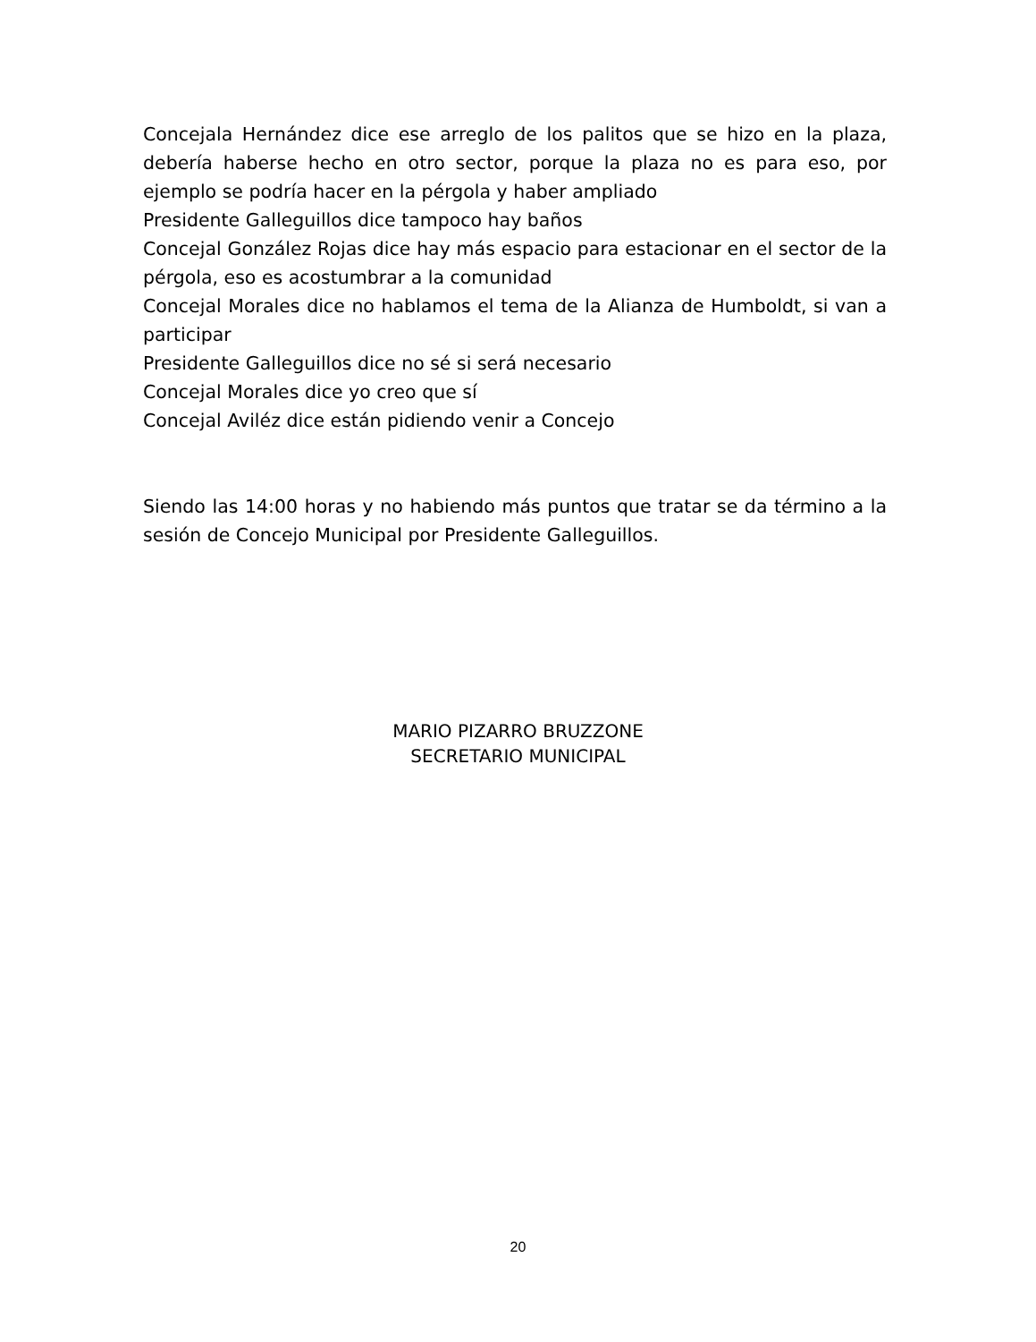Concejala Hernández dice ese arreglo de los palitos que se hizo en la plaza, debería haberse hecho en otro sector, porque la plaza no es para eso, por ejemplo se podría hacer en la pérgola y haber ampliado
Presidente Galleguillos dice tampoco hay baños
Concejal González Rojas dice hay más espacio para estacionar en el sector de la pérgola, eso es acostumbrar a la comunidad
Concejal Morales dice no hablamos el tema de la Alianza de Humboldt, si van a participar
Presidente Galleguillos dice no sé si será necesario
Concejal Morales dice yo creo que sí
Concejal Aviléz dice están pidiendo venir a Concejo
Siendo las 14:00 horas y no habiendo más puntos que tratar se da término a la sesión de Concejo Municipal por Presidente Galleguillos.
MARIO PIZARRO BRUZZONE
SECRETARIO MUNICIPAL
20